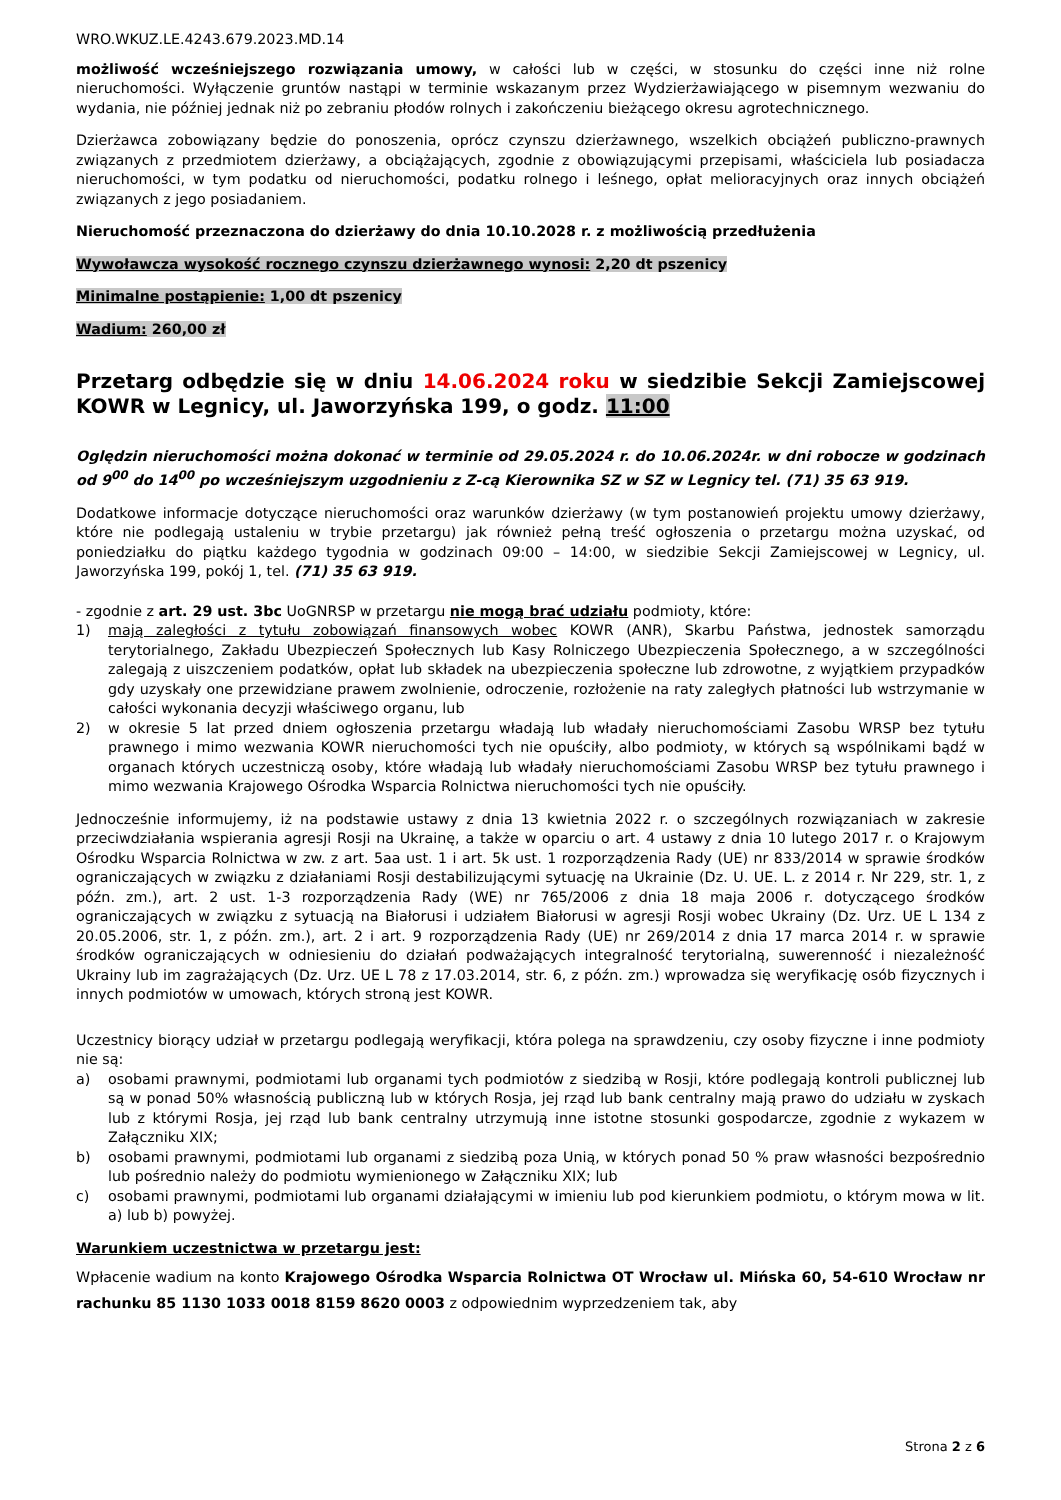WRO.WKUZ.LE.4243.679.2023.MD.14
możliwość wcześniejszego rozwiązania umowy, w całości lub w części, w stosunku do części inne niż rolne nieruchomości. Wyłączenie gruntów nastąpi w terminie wskazanym przez Wydzierżawiającego w pisemnym wezwaniu do wydania, nie później jednak niż po zebraniu płodów rolnych i zakończeniu bieżącego okresu agrotechnicznego.
Dzierżawca zobowiązany będzie do ponoszenia, oprócz czynszu dzierżawnego, wszelkich obciążeń publiczno-prawnych związanych z przedmiotem dzierżawy, a obciążających, zgodnie z obowiązującymi przepisami, właściciela lub posiadacza nieruchomości, w tym podatku od nieruchomości, podatku rolnego i leśnego, opłat melioracyjnych oraz innych obciążeń związanych z jego posiadaniem.
Nieruchomość przeznaczona do dzierżawy do dnia 10.10.2028 r. z możliwością przedłużenia
Wywoławcza wysokość rocznego czynszu dzierżawnego wynosi: 2,20 dt pszenicy
Minimalne postąpienie: 1,00 dt pszenicy
Wadium: 260,00 zł
Przetarg odbędzie się w dniu 14.06.2024 roku w siedzibie Sekcji Zamiejscowej KOWR w Legnicy, ul. Jaworzyńska 199, o godz. 11:00
Oględzin nieruchomości można dokonać w terminie od 29.05.2024 r. do 10.06.2024r. w dni robocze w godzinach od 9<sup>00</sup> do 14<sup>00</sup> po wcześniejszym uzgodnieniu z Z-cą Kierownika SZ w SZ w Legnicy tel. (71) 35 63 919.
Dodatkowe informacje dotyczące nieruchomości oraz warunków dzierżawy (w tym postanowień projektu umowy dzierżawy, które nie podlegają ustaleniu w trybie przetargu) jak również pełną treść ogłoszenia o przetargu można uzyskać, od poniedziałku do piątku każdego tygodnia w godzinach 09:00 – 14:00, w siedzibie Sekcji Zamiejscowej w Legnicy, ul. Jaworzyńska 199, pokój 1, tel. (71) 35 63 919.
- zgodnie z art. 29 ust. 3bc UoGNRSP w przetargu nie mogą brać udziału podmioty, które:
1) mają zaległości z tytułu zobowiązań finansowych wobec KOWR (ANR), Skarbu Państwa, jednostek samorządu terytorialnego, Zakładu Ubezpieczeń Społecznych lub Kasy Rolniczego Ubezpieczenia Społecznego, a w szczególności zalegają z uiszczeniem podatków, opłat lub składek na ubezpieczenia społeczne lub zdrowotne, z wyjątkiem przypadków gdy uzyskały one przewidziane prawem zwolnienie, odroczenie, rozłożenie na raty zaległych płatności lub wstrzymanie w całości wykonania decyzji właściwego organu, lub
2) w okresie 5 lat przed dniem ogłoszenia przetargu władają lub władały nieruchomościami Zasobu WRSP bez tytułu prawnego i mimo wezwania KOWR nieruchomości tych nie opuściły, albo podmioty, w których są wspólnikami bądź w organach których uczestniczą osoby, które władają lub władały nieruchomościami Zasobu WRSP bez tytułu prawnego i mimo wezwania Krajowego Ośrodka Wsparcia Rolnictwa nieruchomości tych nie opuściły.
Jednocześnie informujemy, iż na podstawie ustawy z dnia 13 kwietnia 2022 r. o szczególnych rozwiązaniach w zakresie przeciwdziałania wspierania agresji Rosji na Ukrainę, a także w oparciu o art. 4 ustawy z dnia 10 lutego 2017 r. o Krajowym Ośrodku Wsparcia Rolnictwa w zw. z art. 5aa ust. 1 i art. 5k ust. 1 rozporządzenia Rady (UE) nr 833/2014 w sprawie środków ograniczających w związku z działaniami Rosji destabilizującymi sytuację na Ukrainie (Dz. U. UE. L. z 2014 r. Nr 229, str. 1, z późn. zm.), art. 2 ust. 1-3 rozporządzenia Rady (WE) nr 765/2006 z dnia 18 maja 2006 r. dotyczącego środków ograniczających w związku z sytuacją na Białorusi i udziałem Białorusi w agresji Rosji wobec Ukrainy (Dz. Urz. UE L 134 z 20.05.2006, str. 1, z późn. zm.), art. 2 i art. 9 rozporządzenia Rady (UE) nr 269/2014 z dnia 17 marca 2014 r. w sprawie środków ograniczających w odniesieniu do działań podważających integralność terytorialną, suwerenność i niezależność Ukrainy lub im zagrażających (Dz. Urz. UE L 78 z 17.03.2014, str. 6, z późn. zm.) wprowadza się weryfikację osób fizycznych i innych podmiotów w umowach, których stroną jest KOWR.
Uczestnicy biorący udział w przetargu podlegają weryfikacji, która polega na sprawdzeniu, czy osoby fizyczne i inne podmioty nie są:
a) osobami prawnymi, podmiotami lub organami tych podmiotów z siedzibą w Rosji, które podlegają kontroli publicznej lub są w ponad 50% własnością publiczną lub w których Rosja, jej rząd lub bank centralny mają prawo do udziału w zyskach lub z którymi Rosja, jej rząd lub bank centralny utrzymują inne istotne stosunki gospodarcze, zgodnie z wykazem w Załączniku XIX;
b) osobami prawnymi, podmiotami lub organami z siedzibą poza Unią, w których ponad 50 % praw własności bezpośrednio lub pośrednio należy do podmiotu wymienionego w Załączniku XIX; lub
c) osobami prawnymi, podmiotami lub organami działającymi w imieniu lub pod kierunkiem podmiotu, o którym mowa w lit. a) lub b) powyżej.
Warunkiem uczestnictwa w przetargu jest:
Wpłacenie wadium na konto Krajowego Ośrodka Wsparcia Rolnictwa OT Wrocław ul. Mińska 60, 54-610 Wrocław nr rachunku 85 1130 1033 0018 8159 8620 0003 z odpowiednim wyprzedzeniem tak, aby
Strona 2 z 6